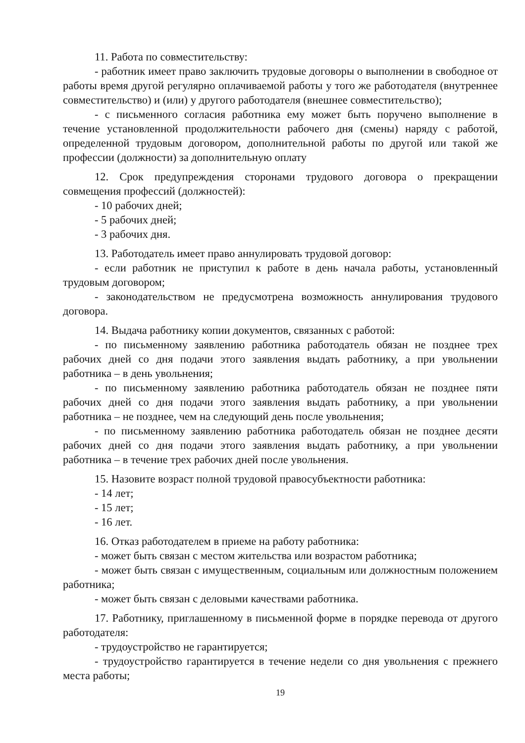11. Работа по совместительству:
- работник имеет право заключить трудовые договоры о выполнении в свободное от работы время другой регулярно оплачиваемой работы у того же работодателя (внутреннее совместительство) и (или) у другого работодателя (внешнее совместительство);
- с письменного согласия работника ему может быть поручено выполнение в течение установленной продолжительности рабочего дня (смены) наряду с работой, определенной трудовым договором, дополнительной работы по другой или такой же профессии (должности) за дополнительную оплату
12. Срок предупреждения сторонами трудового договора о прекращении совмещения профессий (должностей):
- 10 рабочих дней;
- 5 рабочих дней;
- 3 рабочих дня.
13. Работодатель имеет право аннулировать трудовой договор:
- если работник не приступил к работе в день начала работы, установленный трудовым договором;
- законодательством не предусмотрена возможность аннулирования трудового договора.
14. Выдача работнику копии документов, связанных с работой:
- по письменному заявлению работника работодатель обязан не позднее трех рабочих дней со дня подачи этого заявления выдать работнику, а при увольнении работника – в день увольнения;
- по письменному заявлению работника работодатель обязан не позднее пяти рабочих дней со дня подачи этого заявления выдать работнику, а при увольнении работника – не позднее, чем на следующий день после увольнения;
- по письменному заявлению работника работодатель обязан не позднее десяти рабочих дней со дня подачи этого заявления выдать работнику, а при увольнении работника – в течение трех рабочих дней после увольнения.
15. Назовите возраст полной трудовой правосубъектности работника:
- 14 лет;
- 15 лет;
- 16 лет.
16. Отказ работодателем в приеме на работу работника:
- может быть связан с местом жительства или возрастом работника;
- может быть связан с имущественным, социальным или должностным положением работника;
- может быть связан с деловыми качествами работника.
17. Работнику, приглашенному в письменной форме в порядке перевода от другого работодателя:
- трудоустройство не гарантируется;
- трудоустройство гарантируется в течение недели со дня увольнения с прежнего места работы;
19